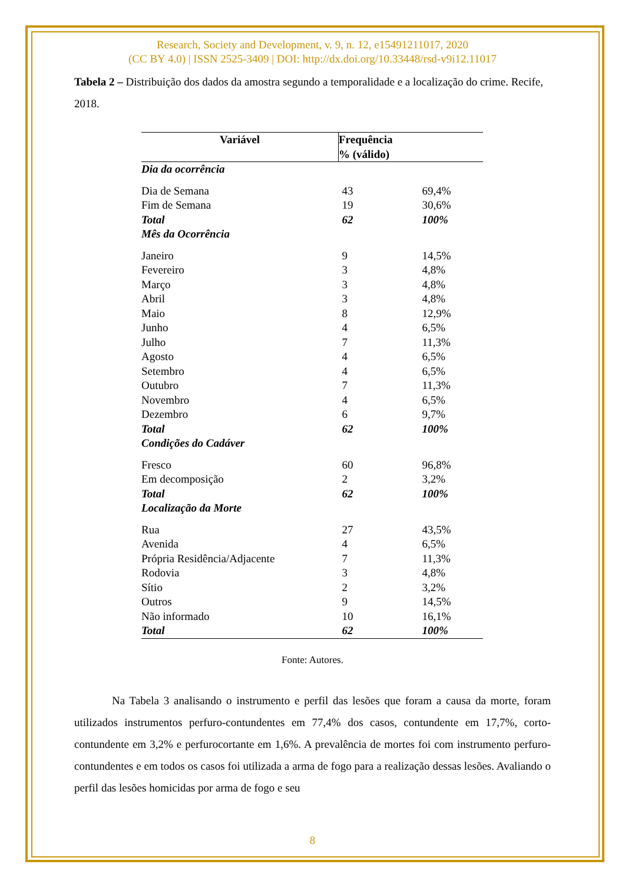Research, Society and Development, v. 9, n. 12, e15491211017, 2020
(CC BY 4.0) | ISSN 2525-3409 | DOI: http://dx.doi.org/10.33448/rsd-v9i12.11017
Tabela 2 – Distribuição dos dados da amostra segundo a temporalidade e a localização do crime. Recife, 2018.
| Variável | Frequência % (válido) | |
| --- | --- | --- |
| Dia da ocorrência | | |
| Dia de Semana | 43 | 69,4% |
| Fim de Semana | 19 | 30,6% |
| Total | 62 | 100% |
| Mês da Ocorrência | | |
| Janeiro | 9 | 14,5% |
| Fevereiro | 3 | 4,8% |
| Março | 3 | 4,8% |
| Abril | 3 | 4,8% |
| Maio | 8 | 12,9% |
| Junho | 4 | 6,5% |
| Julho | 7 | 11,3% |
| Agosto | 4 | 6,5% |
| Setembro | 4 | 6,5% |
| Outubro | 7 | 11,3% |
| Novembro | 4 | 6,5% |
| Dezembro | 6 | 9,7% |
| Total | 62 | 100% |
| Condições do Cadáver | | |
| Fresco | 60 | 96,8% |
| Em decomposição | 2 | 3,2% |
| Total | 62 | 100% |
| Localização da Morte | | |
| Rua | 27 | 43,5% |
| Avenida | 4 | 6,5% |
| Própria Residência/Adjacente | 7 | 11,3% |
| Rodovia | 3 | 4,8% |
| Sítio | 2 | 3,2% |
| Outros | 9 | 14,5% |
| Não informado | 10 | 16,1% |
| Total | 62 | 100% |
Fonte: Autores.
Na Tabela 3 analisando o instrumento e perfil das lesões que foram a causa da morte, foram utilizados instrumentos perfuro-contundentes em 77,4% dos casos, contundente em 17,7%, corto-contundente em 3,2% e perfurocortante em 1,6%. A prevalência de mortes foi com instrumento perfuro-contundentes e em todos os casos foi utilizada a arma de fogo para a realização dessas lesões. Avaliando o perfil das lesões homicidas por arma de fogo e seu
8